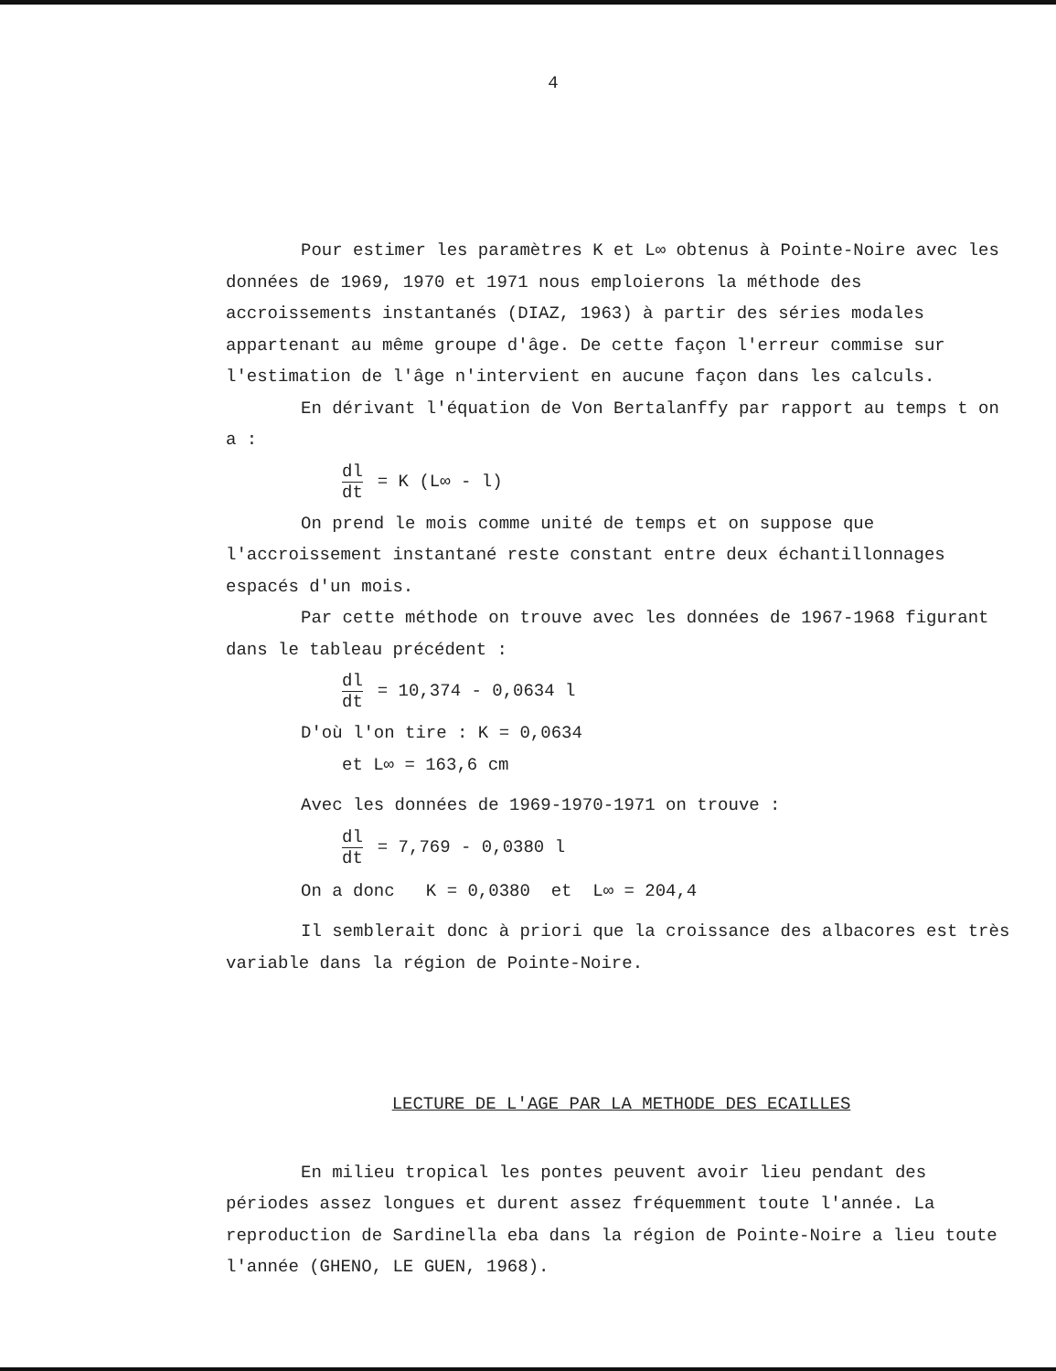4
Pour estimer les paramètres K et L∞ obtenus à Pointe-Noire avec les données de 1969, 1970 et 1971 nous emploierons la méthode des accroissements instantanés (DIAZ, 1963) à partir des séries modales appartenant au même groupe d'âge. De cette façon l'erreur commise sur l'estimation de l'âge n'intervient en aucune façon dans les calculs.
En dérivant l'équation de Von Bertalanffy par rapport au temps t on a :
dl dt = K (L∞ - l)
On prend le mois comme unité de temps et on suppose que l'accroissement instantané reste constant entre deux échantillonnages espacés d'un mois.
Par cette méthode on trouve avec les données de 1967-1968 figurant dans le tableau précédent :
dl dt = 10,374 - 0,0634 l
D'où l'on tire : K = 0,0634
et L∞ = 163,6 cm
Avec les données de 1969-1970-1971 on trouve :
dl dt = 7,769 - 0,0380 l
On a donc K = 0,0380 et L∞ = 204,4
Il semblerait donc à priori que la croissance des albacores est très variable dans la région de Pointe-Noire.
LECTURE DE L'AGE PAR LA METHODE DES ECAILLES
En milieu tropical les pontes peuvent avoir lieu pendant des périodes assez longues et durent assez fréquemment toute l'année. La reproduction de Sardinella eba dans la région de Pointe-Noire a lieu toute l'année (GHENO, LE GUEN, 1968).